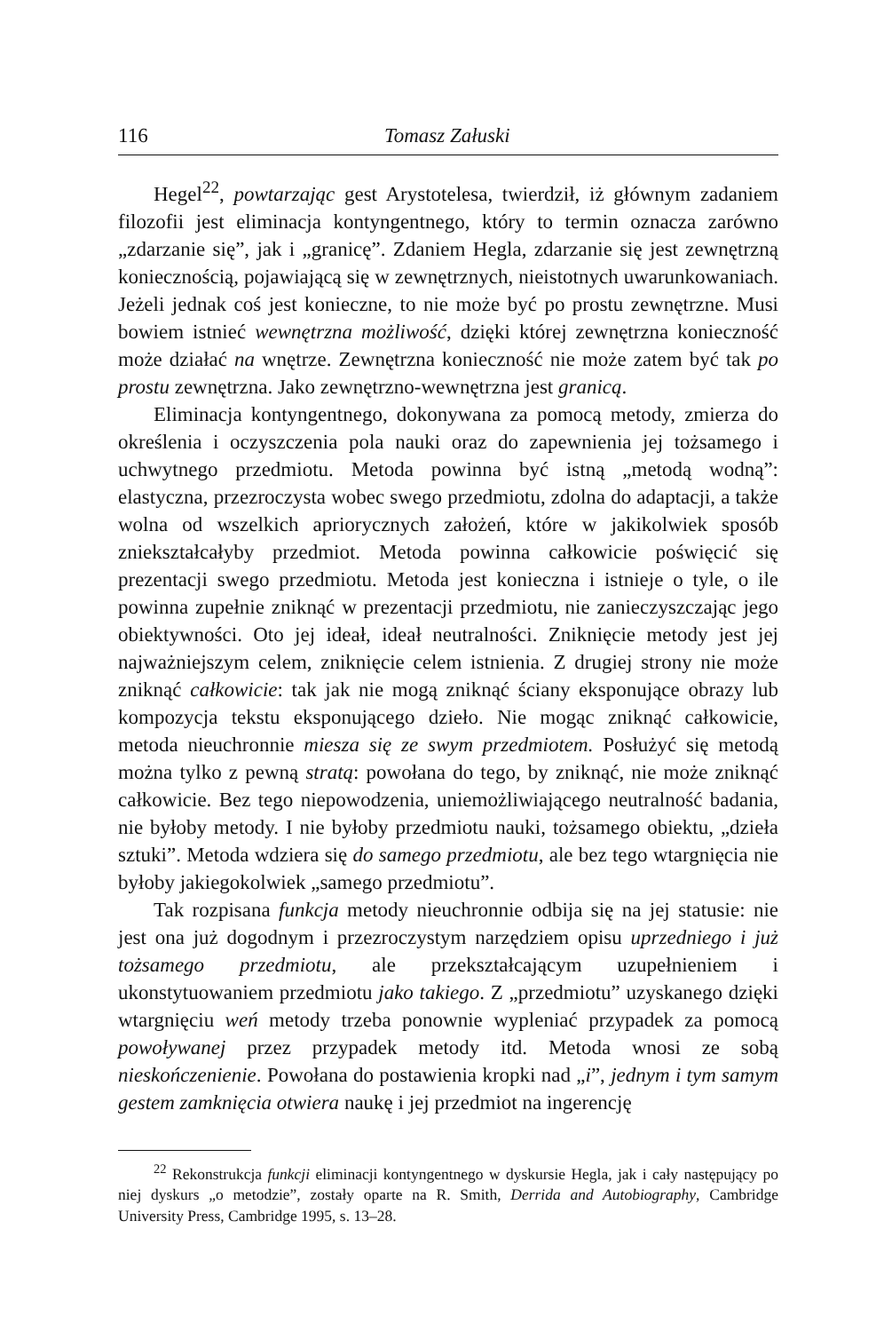116 Tomasz Załuski
Hegel<sup>22</sup>, powtarzając gest Arystotelesa, twierdził, iż głównym zadaniem filozofii jest eliminacja kontyngentnego, który to termin oznacza zarówno „zdarzanie się”, jak i „granicę”. Zdaniem Hegla, zdarzanie się jest zewnętrzną koniecznością, pojawiającą się w zewnętrznych, nieistotnych uwarunkowaniach. Jeżeli jednak coś jest konieczne, to nie może być po prostu zewnętrzne. Musi bowiem istnieć wewnętrzna możliwość, dzięki której zewnętrzna konieczność może działać na wnętrze. Zewnętrzna konieczność nie może zatem być tak po prostu zewnętrzna. Jako zewnętrzno-wewnętrzna jest granicą.
Eliminacja kontyngentnego, dokonywana za pomocą metody, zmierza do określenia i oczyszczenia pola nauki oraz do zapewnienia jej tożsamego i uchwytnego przedmiotu. Metoda powinna być istną „metodą wodną”: elastyczna, przezroczysta wobec swego przedmiotu, zdolna do adaptacji, a także wolna od wszelkich apriorycznych założeń, które w jakikolwiek sposób zniekształcałyby przedmiot. Metoda powinna całkowicie poświęcić się prezentacji swego przedmiotu. Metoda jest konieczna i istnieje o tyle, o ile powinna zupełnie zniknąć w prezentacji przedmiotu, nie zanieczyszczając jego obiektywności. Oto jej ideał, ideał neutralności. Zniknięcie metody jest jej najważniejszym celem, zniknięcie celem istnienia. Z drugiej strony nie może zniknąć całkowicie: tak jak nie mogą zniknąć ściany eksponujące obrazy lub kompozycja tekstu eksponującego dzieło. Nie mogąc zniknąć całkowicie, metoda nieuchronnie miesza się ze swym przedmiotem. Posłużyć się metodą można tylko z pewną stratą: powołana do tego, by zniknąć, nie może zniknąć całkowicie. Bez tego niepowodzenia, uniemożliwiającego neutralność badania, nie byłoby metody. I nie byłoby przedmiotu nauki, tożsamego obiektu, „dzieła sztuki”. Metoda wdziera się do samego przedmiotu, ale bez tego wtargnięcia nie byłoby jakiegokolwiek „samego przedmiotu”.
Tak rozpisana funkcja metody nieuchronnie odbija się na jej statusie: nie jest ona już dogodnym i przezroczystym narzędziem opisu uprzedniego i już tożsamego przedmiotu, ale przekształcającym uzupełnieniem i ukonstytuowaniem przedmiotu jako takiego. Z „przedmiotu” uzyskanego dzięki wtargnięciu weń metody trzeba ponownie wypleniać przypadek za pomocą powoływanej przez przypadek metody itd. Metoda wnosi ze sobą nieskończenienie. Powołana do postawienia kropki nad „i”, jednym i tym samym gestem zamknięcia otwiera naukę i jej przedmiot na ingerencję
<sup>22</sup> Rekonstrukcja funkcji eliminacji kontyngentnego w dyskursie Hegla, jak i cały następujący po niej dyskurs „o metodzie”, zostały oparte na R. Smith, Derrida and Autobiography, Cambridge University Press, Cambridge 1995, s. 13–28.